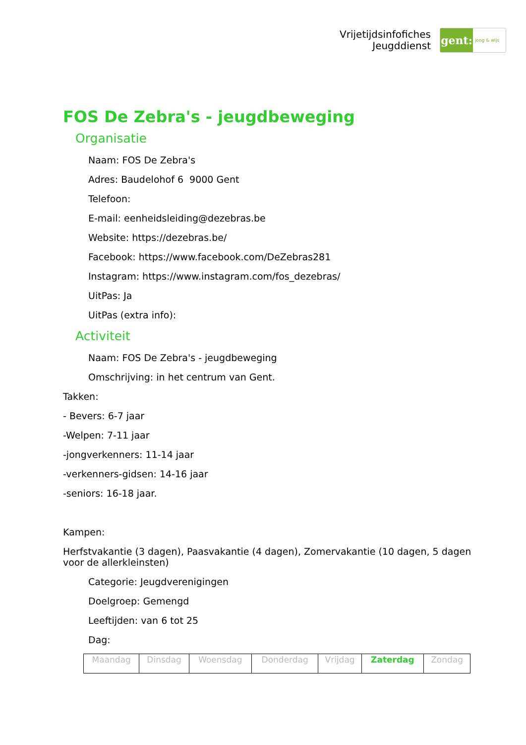Vrijetijdsinfofiches
Jeugddienst
gent:
jong & wijs
FOS De Zebra's - jeugdbeweging
Organisatie
Naam: FOS De Zebra's
Adres: Baudelohof 6 9000 Gent
Telefoon:
E-mail: eenheidsleiding@dezebras.be
Website: https://dezebras.be/
Facebook: https://www.facebook.com/DeZebras281
Instagram: https://www.instagram.com/fos_dezebras/
UitPas: Ja
UitPas (extra info):
Activiteit
Naam: FOS De Zebra's - jeugdbeweging
Omschrijving: in het centrum van Gent.
Takken:
- Bevers: 6-7 jaar
-Welpen: 7-11 jaar
-jongverkenners: 11-14 jaar
-verkenners-gidsen: 14-16 jaar
-seniors: 16-18 jaar.
Kampen:
Herfstvakantie (3 dagen), Paasvakantie (4 dagen), Zomervakantie (10 dagen, 5 dagen voor de allerkleinsten)
Categorie: Jeugdverenigingen
Doelgroep: Gemengd
Leeftijden: van 6 tot 25
Dag:
| Maandag | Dinsdag | Woensdag | Donderdag | Vrijdag | Zaterdag | Zondag |